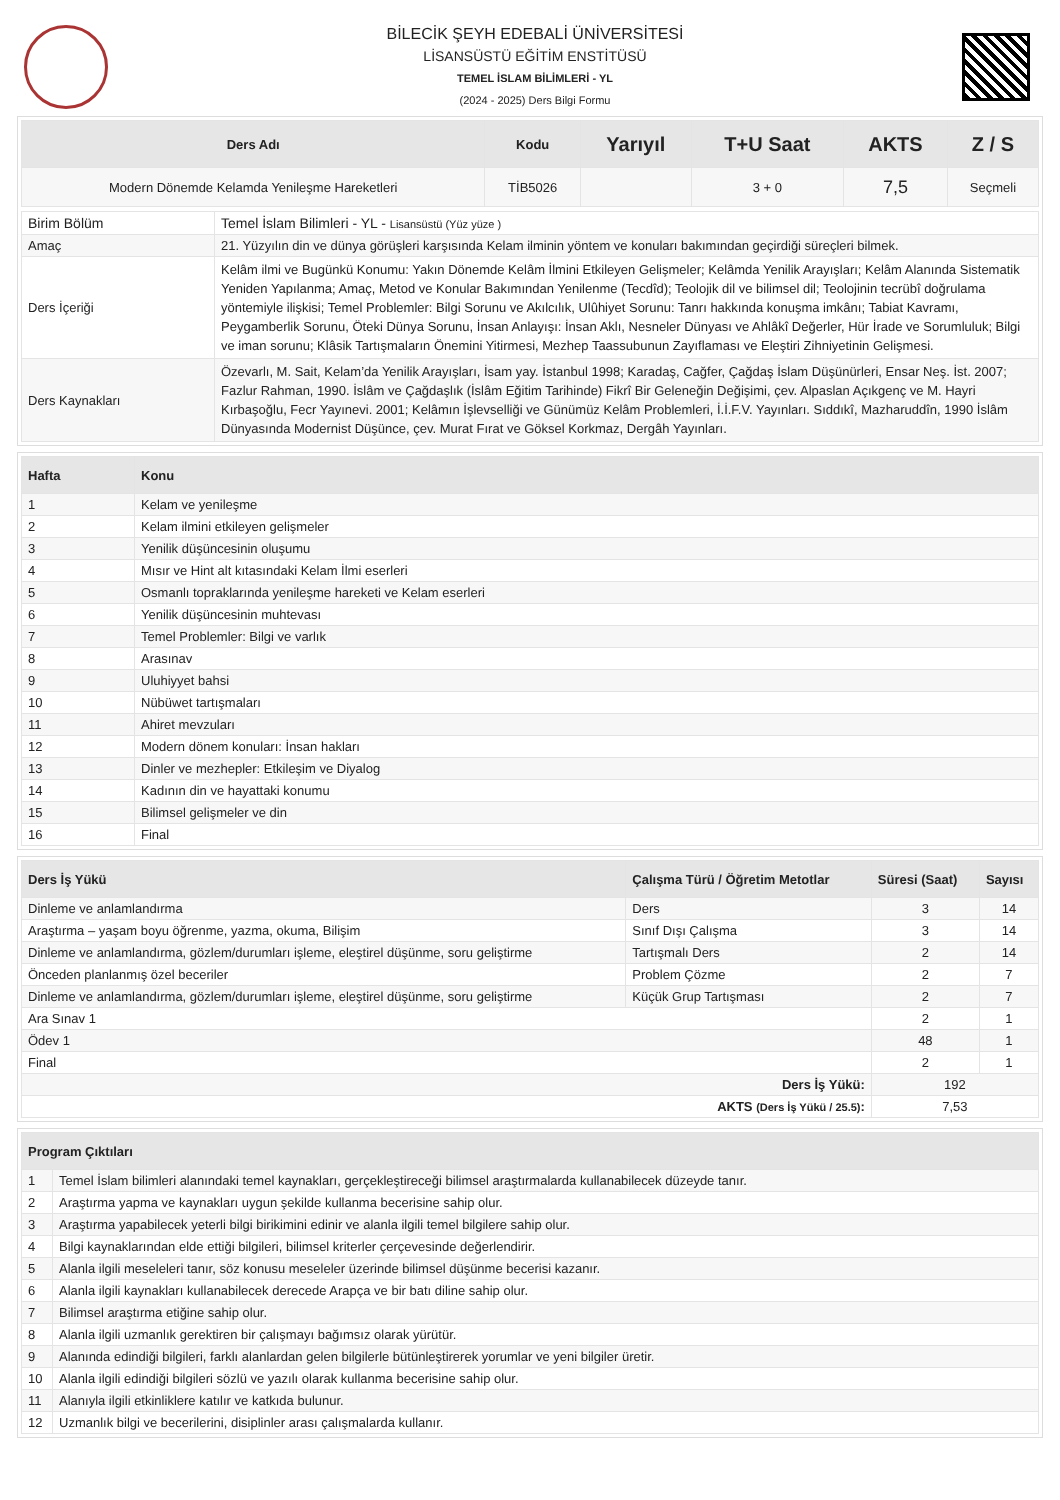BİLECİK ŞEYH EDEBALİ ÜNİVERSİTESİ
LİSANSÜSTÜ EĞİTİM ENSTİTÜSÜ
TEMEL İSLAM BİLİMLERİ - YL
(2024 - 2025) Ders Bilgi Formu
| Ders Adı | Kodu | Yarıyıl | T+U Saat | AKTS | Z / S |
| --- | --- | --- | --- | --- | --- |
| Modern Dönemde Kelamda Yenileşme Hareketleri | TİB5026 | | 3 + 0 | 7,5 | Seçmeli |
| Birim Bölüm | Temel İslam Bilimleri - YL - Lisansüstü (Yüz yüze ) |
| Amaç | 21. Yüzyılın din ve dünya görüşleri karşısında Kelam ilminin yöntem ve konuları bakımından geçirdiği süreçleri bilmek. |
| Ders İçeriği | Kelâm ilmi ve Bugünkü Konumu: Yakın Dönemde Kelâm İlmini Etkileyen Gelişmeler; Kelâmda Yenilik Arayışları; Kelâm Alanında Sistematik Yeniden Yapılanma; Amaç, Metod ve Konular Bakımından Yenilenme (Tecdîd); Teolojik dil ve bilimsel dil; Teolojinin tecrübî doğrulama yöntemiyle ilişkisi; Temel Problemler: Bilgi Sorunu ve Akılcılık, Ulûhiyet Sorunu: Tanrı hakkında konuşma imkânı; Tabiat Kavramı, Peygamberlik Sorunu, Öteki Dünya Sorunu, İnsan Anlayışı: İnsan Aklı, Nesneler Dünyası ve Ahlâkî Değerler, Hür İrade ve Sorumluluk; Bilgi ve iman sorunu; Klâsik Tartışmaların Önemini Yitirmesi, Mezhep Taassubunun Zayıflaması ve Eleştiri Zihniyetinin Gelişmesi. |
| Ders Kaynakları | Özevarlı, M. Sait, Kelam’da Yenilik Arayışları, İsam yay. İstanbul 1998; Karadaş, Cağfer, Çağdaş İslam Düşünürleri, Ensar Neş. İst. 2007; Fazlur Rahman, 1990. İslâm ve Çağdaşlık (İslâm Eğitim Tarihinde) Fikrî Bir Geleneğin Değişimi, çev. Alpaslan Açıkgenç ve M. Hayri Kırbaşoğlu, Fecr Yayınevi. 2001; Kelâmın İşlevselliği ve Günümüz Kelâm Problemleri, İ.İ.F.V. Yayınları. Sıddıkî, Mazharuddîn, 1990 İslâm Dünyasında Modernist Düşünce, çev. Murat Fırat ve Göksel Korkmaz, Dergâh Yayınları. |
| Hafta | Konu |
| --- | --- |
| 1 | Kelam ve yenileşme |
| 2 | Kelam ilmini etkileyen gelişmeler |
| 3 | Yenilik düşüncesinin oluşumu |
| 4 | Mısır ve Hint alt kıtasındaki Kelam İlmi eserleri |
| 5 | Osmanlı topraklarında yenileşme hareketi ve Kelam eserleri |
| 6 | Yenilik düşüncesinin muhtevası |
| 7 | Temel Problemler: Bilgi ve varlık |
| 8 | Arasınav |
| 9 | Uluhiyyet bahsi |
| 10 | Nübüwet tartışmaları |
| 11 | Ahiret mevzuları |
| 12 | Modern dönem konuları: İnsan hakları |
| 13 | Dinler ve mezhepler: Etkileşim ve Diyalog |
| 14 | Kadının din ve hayattaki konumu |
| 15 | Bilimsel gelişmeler ve din |
| 16 | Final |
| Ders İş Yükü | Çalışma Türü / Öğretim Metotlar | Süresi (Saat) | Sayısı |
| --- | --- | --- | --- |
| Dinleme ve anlamlandırma | Ders | 3 | 14 |
| Araştırma – yaşam boyu öğrenme, yazma, okuma, Bilişim | Sınıf Dışı Çalışma | 3 | 14 |
| Dinleme ve anlamlandırma, gözlem/durumları işleme, eleştirel düşünme, soru geliştirme | Tartışmalı Ders | 2 | 14 |
| Önceden planlanmış özel beceriler | Problem Çözme | 2 | 7 |
| Dinleme ve anlamlandırma, gözlem/durumları işleme, eleştirel düşünme, soru geliştirme | Küçük Grup Tartışması | 2 | 7 |
| Ara Sınav 1 | | 2 | 1 |
| Ödev 1 | | 48 | 1 |
| Final | | 2 | 1 |
| Ders İş Yükü: | | 192 | |
| AKTS (Ders İş Yükü / 25.5) : | | 7,53 | |
| Program Çıktıları | |
| --- | --- |
| 1 | Temel İslam bilimleri alanındaki temel kaynakları, gerçekleştireceği bilimsel araştırmalarda kullanabilecek düzeyde tanır. |
| 2 | Araştırma yapma ve kaynakları uygun şekilde kullanma becerisine sahip olur. |
| 3 | Araştırma yapabilecek yeterli bilgi birikimini edinir ve alanla ilgili temel bilgilere sahip olur. |
| 4 | Bilgi kaynaklarından elde ettiği bilgileri, bilimsel kriterler çerçevesinde değerlendirir. |
| 5 | Alanla ilgili meseleleri tanır, söz konusu meseleler üzerinde bilimsel düşünme becerisi kazanır. |
| 6 | Alanla ilgili kaynakları kullanabilecek derecede Arapça ve bir batı diline sahip olur. |
| 7 | Bilimsel araştırma etiğine sahip olur. |
| 8 | Alanla ilgili uzmanlık gerektiren bir çalışmayı bağımsız olarak yürütür. |
| 9 | Alanında edindiği bilgileri, farklı alanlardan gelen bilgilerle bütünleştirerek yorumlar ve yeni bilgiler üretir. |
| 10 | Alanla ilgili edindiği bilgileri sözlü ve yazılı olarak kullanma becerisine sahip olur. |
| 11 | Alanıyla ilgili etkinliklere katılır ve katkıda bulunur. |
| 12 | Uzmanlık bilgi ve becerilerini, disiplinler arası çalışmalarda kullanır. |